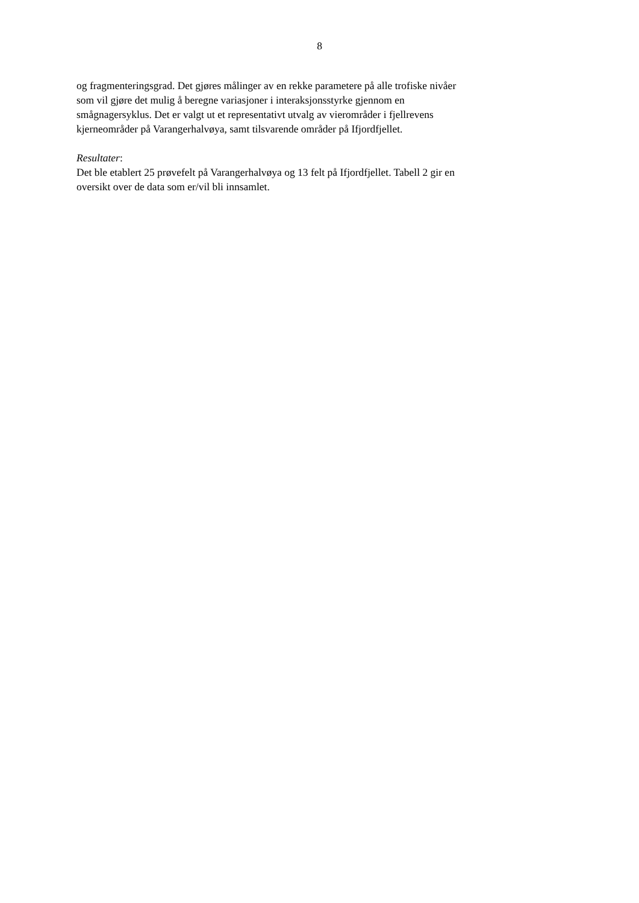8
og fragmenteringsgrad. Det gjøres målinger av en rekke parametere på alle trofiske nivåer
som vil gjøre det mulig å beregne variasjoner i interaksjonsstyrke gjennom en
smågnagersyklus. Det er valgt ut et representativt utvalg av vierområder i fjellrevens
kjerneområder på Varangerhalvøya, samt tilsvarende områder på Ifjordfjellet.
Resultater:
Det ble etablert 25 prøvefelt på Varangerhalvøya og 13 felt på Ifjordfjellet. Tabell 2 gir en
oversikt over de data som er/vil bli innsamlet.